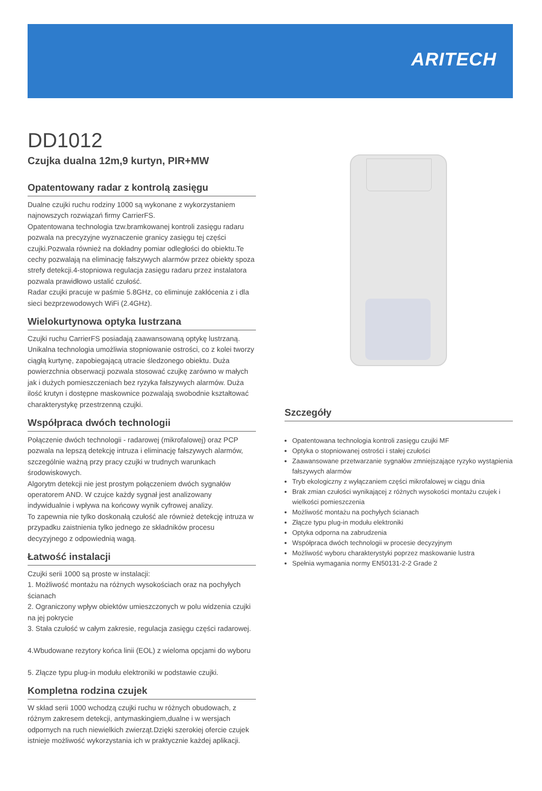ARITECH
DD1012
Czujka dualna 12m,9 kurtyn, PIR+MW
Opatentowany radar z kontrolą zasięgu
Dualne czujki ruchu rodziny 1000 są wykonane z wykorzystaniem najnowszych rozwiązań firmy CarrierFS.
Opatentowana technologia tzw.bramkowanej kontroli zasięgu radaru pozwala na precyzyjne wyznaczenie granicy zasięgu tej części czujki.Pozwala również na dokładny pomiar odległości do obiektu.Te cechy pozwalają na eliminację fałszywych alarmów przez obiekty spoza strefy detekcji.4-stopniowa regulacja zasięgu radaru przez instalatora pozwala prawidłowo ustalić czułość.
Radar czujki pracuje w paśmie 5.8GHz, co eliminuje zakłócenia z i dla sieci bezprzewodowych WiFi (2.4GHz).
Wielokurtynowa optyka lustrzana
Czujki ruchu CarrierFS posiadają zaawansowaną optykę lustrzaną. Unikalna technologia umożliwia stopniowanie ostrości, co z kolei tworzy ciągłą kurtynę, zapobiegającą utracie śledzonego obiektu. Duża powierzchnia obserwacji pozwala stosować czujkę zarówno w małych jak i dużych pomieszczeniach bez ryzyka fałszywych alarmów. Duża ilość krutyn i dostępne maskownice pozwalają swobodnie kształtować charakterystykę przestrzenną czujki.
Współpraca dwóch technologii
Połączenie dwóch technologii - radarowej (mikrofalowej) oraz PCP pozwala na lepszą detekcję intruza i eliminację fałszywych alarmów, szczególnie ważną przy pracy czujki w trudnych warunkach środowiskowych.
Algorytm detekcji nie jest prostym połączeniem dwóch sygnałów operatorem AND. W czujce każdy sygnał jest analizowany indywidualnie i wpływa na końcowy wynik cyfrowej analizy.
To zapewnia nie tylko doskonałą czułość ale również detekcję intruza w przypadku zaistnienia tylko jednego ze składników procesu decyzyjnego z odpowiednią wagą.
Łatwość instalacji
Czujki serii 1000 są proste w instalacji:
1. Możliwość montażu na różnych wysokościach oraz na pochyłych ścianach
2. Ograniczony wpływ obiektów umieszczonych w polu widzenia czujki na jej pokrycie
3. Stała czułość w całym zakresie, regulacja zasięgu części radarowej.
4.Wbudowane rezytory końca linii (EOL) z wieloma opcjami do wyboru
5. Złącze typu plug-in modułu elektroniki w podstawie czujki.
Kompletna rodzina czujek
W skład serii 1000 wchodzą czujki ruchu w różnych obudowach, z różnym zakresem detekcji, antymaskingiem,dualne i w wersjach odpornych na ruch niewielkich zwierząt.Dzięki szerokiej ofercie czujek istnieje możliwość wykorzystania ich w praktycznie każdej aplikacji.
Szczegóły
Opatentowana technologia kontroli zasięgu czujki MF
Optyka o stopniowanej ostrości i stałej czułości
Zaawansowane przetwarzanie sygnałów zmniejszające ryzyko wystąpienia fałszywych alarmów
Tryb ekologiczny z wyłączaniem części mikrofalowej w ciągu dnia
Brak zmian czułości wynikającej z różnych wysokości montażu czujek i wielkości pomieszczenia
Możliwość montażu na pochyłych ścianach
Złącze typu plug-in modułu elektroniki
Optyka odporna na zabrudzenia
Współpraca dwóch technologii w procesie decyzyjnym
Możliwość wyboru charakterystyki poprzez maskowanie lustra
Spełnia wymagania normy EN50131-2-2 Grade 2